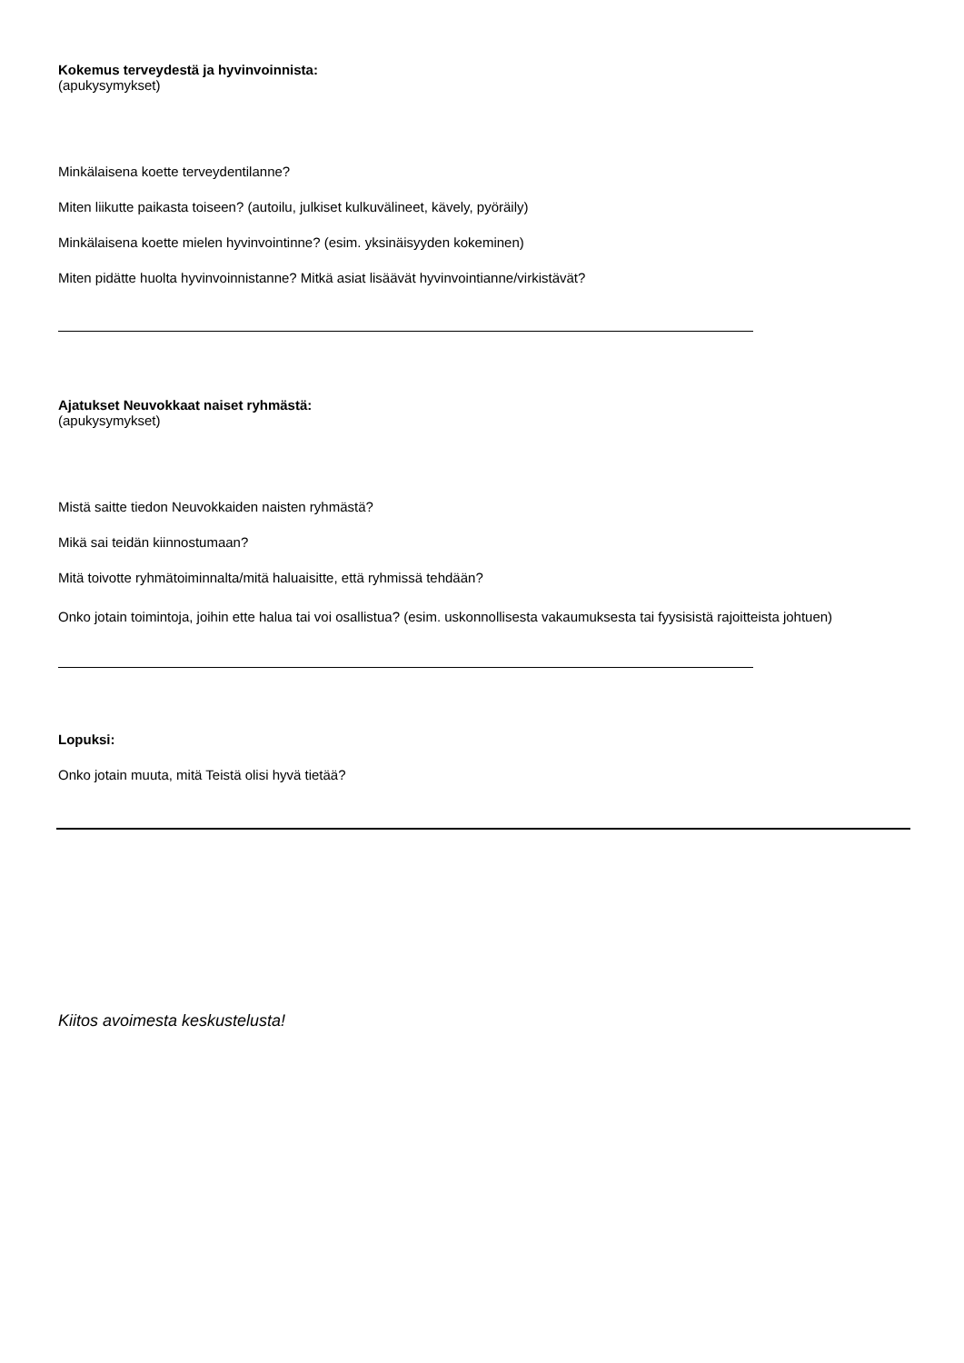Kokemus terveydestä ja hyvinvoinnista:
(apukysymykset)
Minkälaisena koette terveydentilanne?
Miten liikutte paikasta toiseen? (autoilu, julkiset kulkuvälineet, kävely, pyöräily)
Minkälaisena koette mielen hyvinvointinne? (esim. yksinäisyyden kokeminen)
Miten pidätte huolta hyvinvoinnistanne? Mitkä asiat lisäävät hyvinvointianne/virkistävät?
Ajatukset Neuvokkaat naiset ryhmästä:
(apukysymykset)
Mistä saitte tiedon Neuvokkaiden naisten ryhmästä?
Mikä sai teidän kiinnostumaan?
Mitä toivotte ryhmätoiminnalta/mitä haluaisitte, että ryhmissä tehdään?
Onko jotain toimintoja, joihin ette halua tai voi osallistua? (esim. uskonnollisesta vakaumuksesta tai fyysisistä rajoitteista johtuen)
Lopuksi:
Onko jotain muuta, mitä Teistä olisi hyvä tietää?
Kiitos avoimesta keskustelusta!